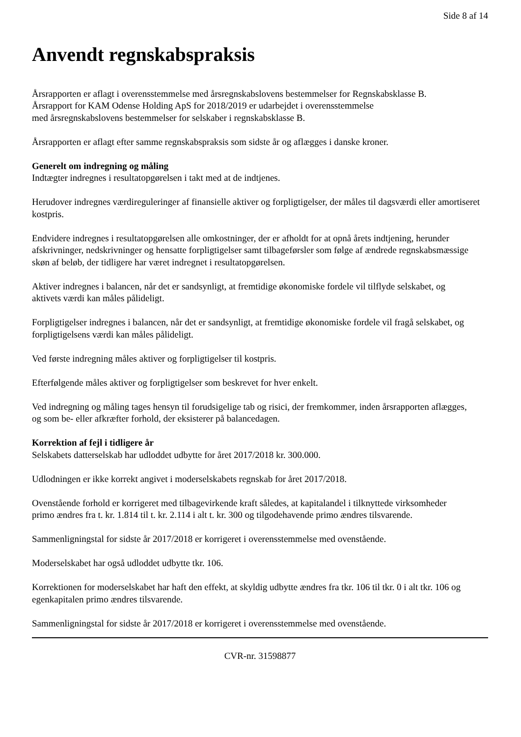Side 8 af 14
Anvendt regnskabspraksis
Årsrapporten er aflagt i overensstemmelse med årsregnskabslovens bestemmelser for Regnskabsklasse B.
Årsrapport for KAM Odense Holding ApS for 2018/2019 er udarbejdet i overensstemmelse
med årsregnskabslovens bestemmelser for selskaber i regnskabsklasse B.
Årsrapporten er aflagt efter samme regnskabspraksis som sidste år og aflægges i danske kroner.
Generelt om indregning og måling
Indtægter indregnes i resultatopgørelsen i takt med at de indtjenes.
Herudover indregnes værdireguleringer af finansielle aktiver og forpligtigelser, der måles til dagsværdi eller amortiseret kostpris.
Endvidere indregnes i resultatopgørelsen alle omkostninger, der er afholdt for at opnå årets indtjening, herunder
afskrivninger, nedskrivninger og hensatte forpligtigelser samt tilbageførsler som følge af ændrede regnskabsmæssige
skøn af beløb, der tidligere har været indregnet i resultatopgørelsen.
Aktiver indregnes i balancen, når det er sandsynligt, at fremtidige økonomiske fordele vil tilflyde selskabet, og
aktivets værdi kan måles pålideligt.
Forpligtigelser indregnes i balancen, når det er sandsynligt, at fremtidige økonomiske fordele vil fragå selskabet, og
forpligtigelsens værdi kan måles pålideligt.
Ved første indregning måles aktiver og forpligtigelser til kostpris.
Efterfølgende måles aktiver og forpligtigelser som beskrevet for hver enkelt.
Ved indregning og måling tages hensyn til forudsigelige tab og risici, der fremkommer, inden årsrapporten aflægges,
og som be- eller afkræfter forhold, der eksisterer på balancedagen.
Korrektion af fejl i tidligere år
Selskabets datterselskab har udloddet udbytte for året 2017/2018 kr. 300.000.
Udlodningen er ikke korrekt angivet i moderselskabets regnskab for året 2017/2018.
Ovenstående forhold er korrigeret med tilbagevirkende kraft således, at kapitalandel i tilknyttede virksomheder
primo ændres fra t. kr. 1.814 til t. kr. 2.114 i alt t. kr. 300 og tilgodehavende primo ændres tilsvarende.
Sammenligningstal for sidste år 2017/2018 er korrigeret i overensstemmelse med ovenstående.
Moderselskabet har også udloddet udbytte tkr. 106.
Korrektionen for moderselskabet har haft den effekt, at skyldig udbytte ændres fra tkr. 106 til tkr. 0 i alt tkr. 106 og
egenkapitalen primo ændres tilsvarende.
Sammenligningstal for sidste år 2017/2018 er korrigeret i overensstemmelse med ovenstående.
CVR-nr. 31598877